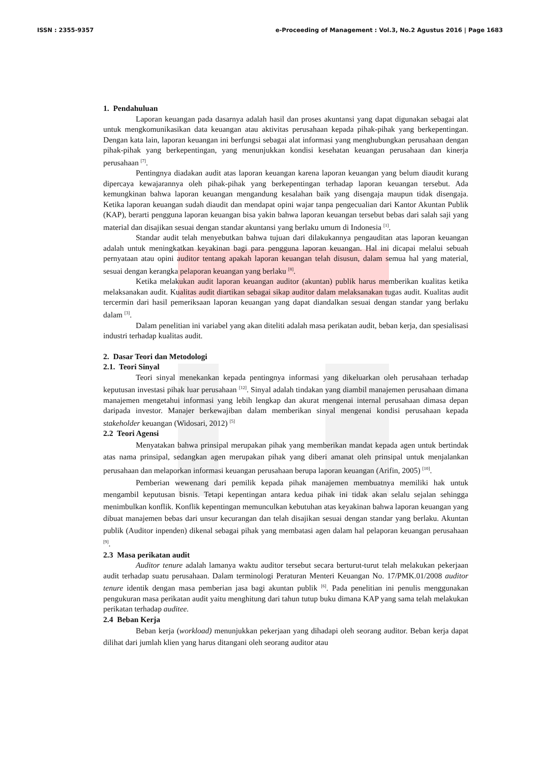ISSN : 2355-9357 e-Proceeding of Management : Vol.3, No.2 Agustus 2016 | Page 1683
1. Pendahuluan
Laporan keuangan pada dasarnya adalah hasil dan proses akuntansi yang dapat digunakan sebagai alat untuk mengkomunikasikan data keuangan atau aktivitas perusahaan kepada pihak-pihak yang berkepentingan. Dengan kata lain, laporan keuangan ini berfungsi sebagai alat informasi yang menghubungkan perusahaan dengan pihak-pihak yang berkepentingan, yang menunjukkan kondisi kesehatan keuangan perusahaan dan kinerja perusahaan <sup>[7]</sup>.
Pentingnya diadakan audit atas laporan keuangan karena laporan keuangan yang belum diaudit kurang dipercaya kewajarannya oleh pihak-pihak yang berkepentingan terhadap laporan keuangan tersebut. Ada kemungkinan bahwa laporan keuangan mengandung kesalahan baik yang disengaja maupun tidak disengaja. Ketika laporan keuangan sudah diaudit dan mendapat opini wajar tanpa pengecualian dari Kantor Akuntan Publik (KAP), berarti pengguna laporan keuangan bisa yakin bahwa laporan keuangan tersebut bebas dari salah saji yang material dan disajikan sesuai dengan standar akuntansi yang berlaku umum di Indonesia <sup>[1]</sup>.
Standar audit telah menyebutkan bahwa tujuan dari dilakukannya pengauditan atas laporan keuangan adalah untuk meningkatkan keyakinan bagi para pengguna laporan keuangan. Hal ini dicapai melalui sebuah pernyataan atau opini auditor tentang apakah laporan keuangan telah disusun, dalam semua hal yang material, sesuai dengan kerangka pelaporan keuangan yang berlaku <sup>[8]</sup>.
Ketika melakukan audit laporan keuangan auditor (akuntan) publik harus memberikan kualitas ketika melaksanakan audit. Kualitas audit diartikan sebagai sikap auditor dalam melaksanakan tugas audit. Kualitas audit tercermin dari hasil pemeriksaan laporan keuangan yang dapat diandalkan sesuai dengan standar yang berlaku dalam <sup>[3]</sup>.
Dalam penelitian ini variabel yang akan diteliti adalah masa perikatan audit, beban kerja, dan spesialisasi industri terhadap kualitas audit.
2. Dasar Teori dan Metodologi
2.1. Teori Sinyal
Teori sinyal menekankan kepada pentingnya informasi yang dikeluarkan oleh perusahaan terhadap keputusan investasi pihak luar perusahaan <sup>[12]</sup>. Sinyal adalah tindakan yang diambil manajemen perusahaan dimana manajemen mengetahui informasi yang lebih lengkap dan akurat mengenai internal perusahaan dimasa depan daripada investor. Manajer berkewajiban dalam memberikan sinyal mengenai kondisi perusahaan kepada stakeholder keuangan (Widosari, 2012) <sup>[5]</sup>
2.2 Teori Agensi
Menyatakan bahwa prinsipal merupakan pihak yang memberikan mandat kepada agen untuk bertindak atas nama prinsipal, sedangkan agen merupakan pihak yang diberi amanat oleh prinsipal untuk menjalankan perusahaan dan melaporkan informasi keuangan perusahaan berupa laporan keuangan (Arifin, 2005) <sup>[10]</sup>.
Pemberian wewenang dari pemilik kepada pihak manajemen membuatnya memiliki hak untuk mengambil keputusan bisnis. Tetapi kepentingan antara kedua pihak ini tidak akan selalu sejalan sehingga menimbulkan konflik. Konflik kepentingan memunculkan kebutuhan atas keyakinan bahwa laporan keuangan yang dibuat manajemen bebas dari unsur kecurangan dan telah disajikan sesuai dengan standar yang berlaku. Akuntan publik (Auditor inpenden) dikenal sebagai pihak yang membatasi agen dalam hal pelaporan keuangan perusahaan <sup>[9]</sup>.
2.3 Masa perikatan audit
Auditor tenure adalah lamanya waktu auditor tersebut secara berturut-turut telah melakukan pekerjaan audit terhadap suatu perusahaan. Dalam terminologi Peraturan Menteri Keuangan No. 17/PMK.01/2008 auditor tenure identik dengan masa pemberian jasa bagi akuntan publik <sup>[6]</sup>. Pada penelitian ini penulis menggunakan pengukuran masa perikatan audit yaitu menghitung dari tahun tutup buku dimana KAP yang sama telah melakukan perikatan terhadap auditee.
2.4 Beban Kerja
Beban kerja (workload) menunjukkan pekerjaan yang dihadapi oleh seorang auditor. Beban kerja dapat dilihat dari jumlah klien yang harus ditangani oleh seorang auditor atau